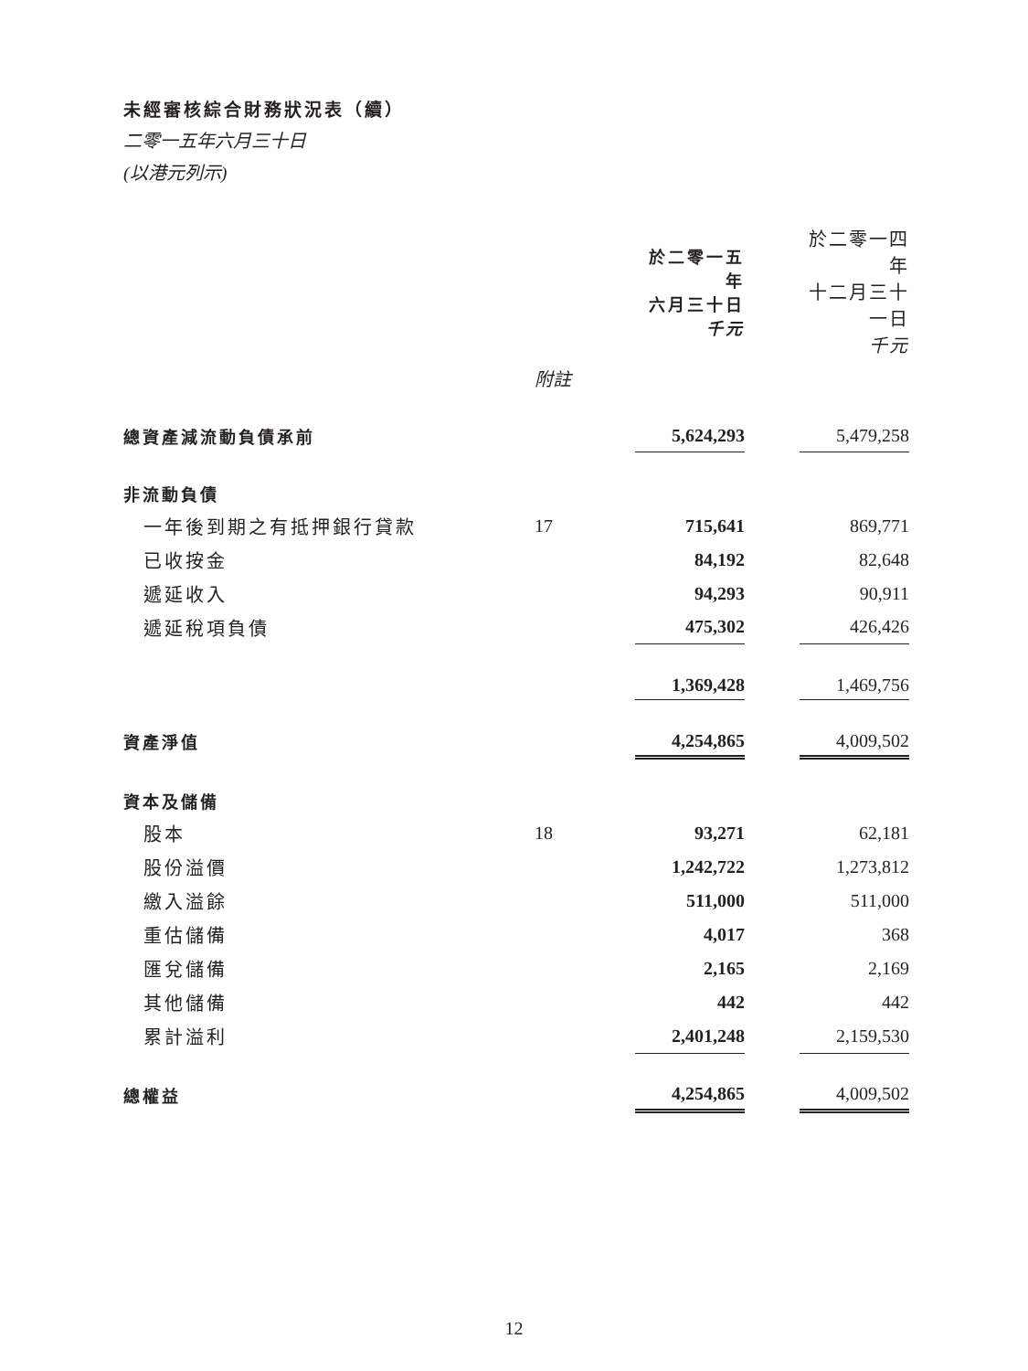未經審核綜合財務狀況表（續）
二零一五年六月三十日
(以港元列示)
| | | 於二零一五年 六月三十日 千元 | | 於二零一四年 十二月三十一日 千元 |
| --- | --- | --- | --- | --- |
| | 附註 | | | |
| 總資產減流動負債承前 | | 5,624,293 | | 5,479,258 |
| 非流動負債 | | | | |
| 一年後到期之有抵押銀行貸款 | 17 | 715,641 | | 869,771 |
| 已收按金 | | 84,192 | | 82,648 |
| 遞延收入 | | 94,293 | | 90,911 |
| 遞延稅項負債 | | 475,302 | | 426,426 |
| | | 1,369,428 | | 1,469,756 |
| 資產淨值 | | 4,254,865 | | 4,009,502 |
| 資本及儲備 | | | | |
| 股本 | 18 | 93,271 | | 62,181 |
| 股份溢價 | | 1,242,722 | | 1,273,812 |
| 繳入溢餘 | | 511,000 | | 511,000 |
| 重估儲備 | | 4,017 | | 368 |
| 匯兌儲備 | | 2,165 | | 2,169 |
| 其他儲備 | | 442 | | 442 |
| 累計溢利 | | 2,401,248 | | 2,159,530 |
| 總權益 | | 4,254,865 | | 4,009,502 |
12